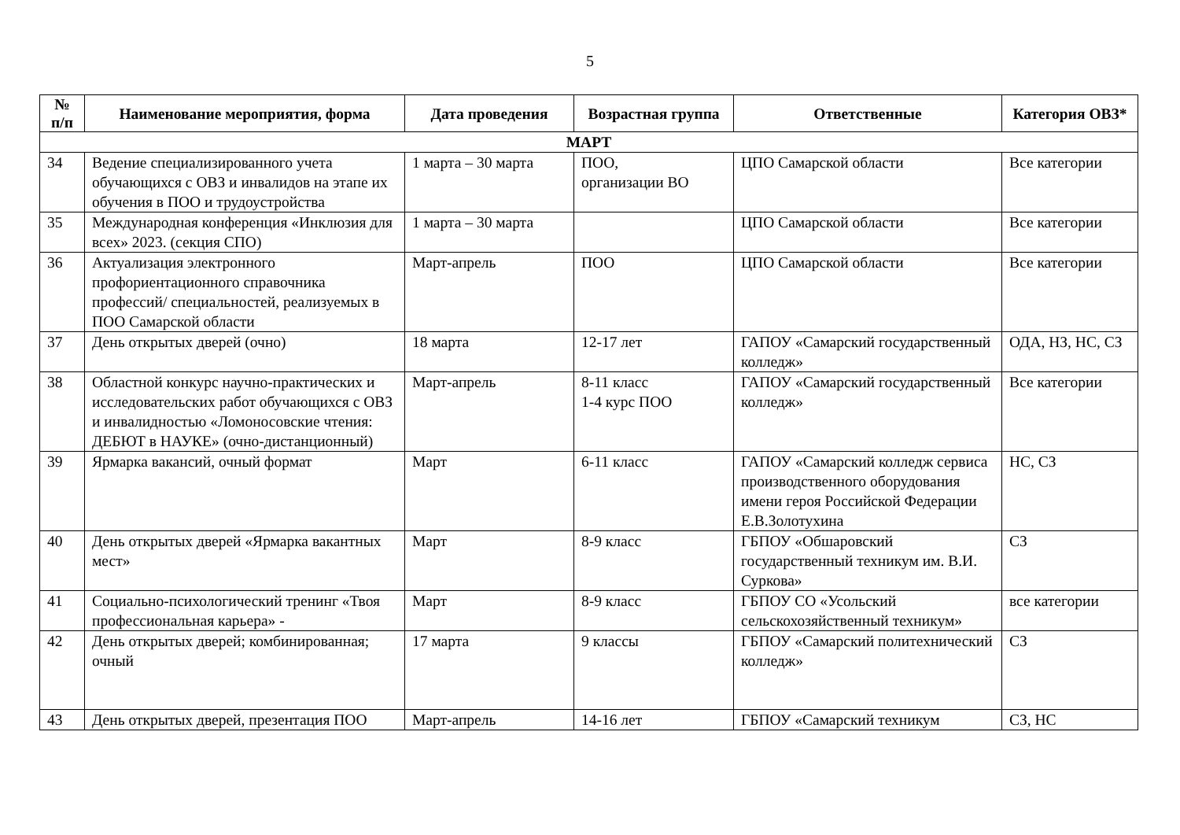5
| № п/п | Наименование мероприятия, форма | Дата проведения | Возрастная группа | Ответственные | Категория ОВЗ* |
| --- | --- | --- | --- | --- | --- |
| МАРТ | | | | | |
| 34 | Ведение специализированного учета обучающихся с ОВЗ и инвалидов на этапе их обучения в ПОО и трудоустройства | 1 марта – 30 марта | ПОО, организации ВО | ЦПО Самарской области | Все категории |
| 35 | Международная конференция «Инклюзия для всех» 2023. (секция СПО) | 1 марта – 30 марта | | ЦПО Самарской области | Все категории |
| 36 | Актуализация электронного профориентационного справочника профессий/ специальностей, реализуемых в ПОО Самарской области | Март-апрель | ПОО | ЦПО Самарской области | Все категории |
| 37 | День открытых дверей (очно) | 18 марта | 12-17 лет | ГАПОУ «Самарский государственный колледж» | ОДА, НЗ, НС, СЗ |
| 38 | Областной конкурс научно-практических и исследовательских работ обучающихся с ОВЗ и инвалидностью «Ломоносовские чтения: ДЕБЮТ в НАУКЕ» (очно-дистанционный) | Март-апрель | 8-11 класс 1-4 курс ПОО | ГАПОУ «Самарский государственный колледж» | Все категории |
| 39 | Ярмарка вакансий, очный формат | Март | 6-11 класс | ГАПОУ «Самарский колледж сервиса производственного оборудования имени героя Российской Федерации Е.В.Золотухина | НС, СЗ |
| 40 | День открытых дверей «Ярмарка вакантных мест» | Март | 8-9 класс | ГБПОУ «Обшаровский государственный техникум им. В.И. Суркова» | СЗ |
| 41 | Социально-психологический тренинг «Твоя профессиональная карьера» - | Март | 8-9 класс | ГБПОУ СО «Усольский сельскохозяйственный техникум» | все категории |
| 42 | День открытых дверей; комбинированная; очный | 17 марта | 9 классы | ГБПОУ «Самарский политехнический колледж» | СЗ |
| 43 | День открытых дверей, презентация ПОО | Март-апрель | 14-16 лет | ГБПОУ «Самарский техникум | СЗ, НС |